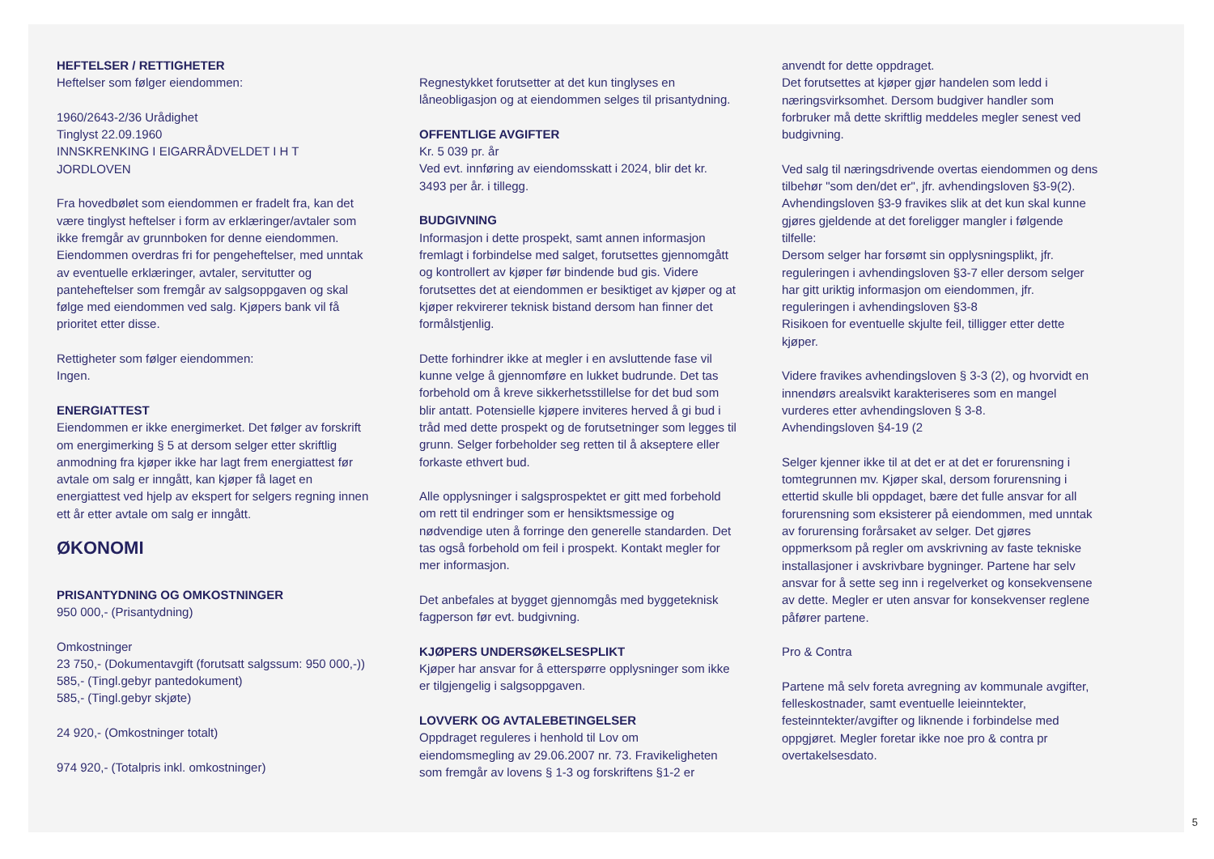HEFTELSER / RETTIGHETER
Heftelser som følger eiendommen:
1960/2643-2/36 Urådighet
Tinglyst 22.09.1960
INNSKRENKING I EIGARRÅDVELDET I H T JORDLOVEN
Fra hovedbølet som eiendommen er fradelt fra, kan det være tinglyst heftelser i form av erklæringer/avtaler som ikke fremgår av grunnboken for denne eiendommen. Eiendommen overdras fri for pengeheftelser, med unntak av eventuelle erklæringer, avtaler, servitutter og panteheftelser som fremgår av salgsoppgaven og skal følge med eiendommen ved salg. Kjøpers bank vil få prioritet etter disse.
Rettigheter som følger eiendommen:
Ingen.
ENERGIATTEST
Eiendommen er ikke energimerket. Det følger av forskrift om energimerking § 5 at dersom selger etter skriftlig anmodning fra kjøper ikke har lagt frem energiattest før avtale om salg er inngått, kan kjøper få laget en energiattest ved hjelp av ekspert for selgers regning innen ett år etter avtale om salg er inngått.
ØKONOMI
PRISANTYDNING OG OMKOSTNINGER
950 000,- (Prisantydning)
Omkostninger
23 750,- (Dokumentavgift (forutsatt salgssum: 950 000,-))
585,- (Tingl.gebyr pantedokument)
585,- (Tingl.gebyr skjøte)
24 920,- (Omkostninger totalt)
974 920,- (Totalpris inkl. omkostninger)
Regnestykket forutsetter at det kun tinglyses en låneobligasjon og at eiendommen selges til prisantydning.
OFFENTLIGE AVGIFTER
Kr. 5 039 pr. år
Ved evt. innføring av eiendomsskatt i 2024, blir det kr. 3493 per år. i tillegg.
BUDGIVNING
Informasjon i dette prospekt, samt annen informasjon fremlagt i forbindelse med salget, forutsettes gjennomgått og kontrollert av kjøper før bindende bud gis. Videre forutsettes det at eiendommen er besiktiget av kjøper og at kjøper rekvirerer teknisk bistand dersom han finner det formålstjenlig.
Dette forhindrer ikke at megler i en avsluttende fase vil kunne velge å gjennomføre en lukket budrunde. Det tas forbehold om å kreve sikkerhetsstillelse for det bud som blir antatt. Potensielle kjøpere inviteres herved å gi bud i tråd med dette prospekt og de forutsetninger som legges til grunn. Selger forbeholder seg retten til å akseptere eller forkaste ethvert bud.
Alle opplysninger i salgsprospektet er gitt med forbehold om rett til endringer som er hensiktsmessige og nødvendige uten å forringe den generelle standarden. Det tas også forbehold om feil i prospekt. Kontakt megler for mer informasjon.
Det anbefales at bygget gjennomgås med byggeteknisk fagperson før evt. budgivning.
KJØPERS UNDERSØKELSESPLIKT
Kjøper har ansvar for å etterspørre opplysninger som ikke er tilgjengelig i salgsoppgaven.
LOVVERK OG AVTALEBETINGELSER
Oppdraget reguleres i henhold til Lov om eiendomsmegling av 29.06.2007 nr. 73. Fravikeligheten som fremgår av lovens § 1-3 og forskriftens §1-2 er
anvendt for dette oppdraget.
Det forutsettes at kjøper gjør handelen som ledd i næringsvirksomhet. Dersom budgiver handler som forbruker må dette skriftlig meddeles megler senest ved budgivning.
Ved salg til næringsdrivende overtas eiendommen og dens tilbehør "som den/det er", jfr. avhendingsloven §3-9(2). Avhendingsloven §3-9 fravikes slik at det kun skal kunne gjøres gjeldende at det foreligger mangler i følgende tilfelle:
Dersom selger har forsømt sin opplysningsplikt, jfr. reguleringen i avhendingsloven §3-7 eller dersom selger har gitt uriktig informasjon om eiendommen, jfr. reguleringen i avhendingsloven §3-8
Risikoen for eventuelle skjulte feil, tilligger etter dette kjøper.
Videre fravikes avhendingsloven § 3-3 (2), og hvorvidt en innendørs arealsvikt karakteriseres som en mangel vurderes etter avhendingsloven § 3-8.
Avhendingsloven §4-19 (2
Selger kjenner ikke til at det er at det er forurensning i tomtegrunnen mv. Kjøper skal, dersom forurensning i ettertid skulle bli oppdaget, bære det fulle ansvar for all forurensning som eksisterer på eiendommen, med unntak av forurensing forårsaket av selger. Det gjøres oppmerksom på regler om avskrivning av faste tekniske installasjoner i avskrivbare bygninger. Partene har selv ansvar for å sette seg inn i regelverket og konsekvensene av dette. Megler er uten ansvar for konsekvenser reglene påfører partene.
Pro & Contra
Partene må selv foreta avregning av kommunale avgifter, felleskostnader, samt eventuelle leieinntekter, festeinntekter/avgifter og liknende i forbindelse med oppgjøret. Megler foretar ikke noe pro & contra pr overtakelsesdato.
5